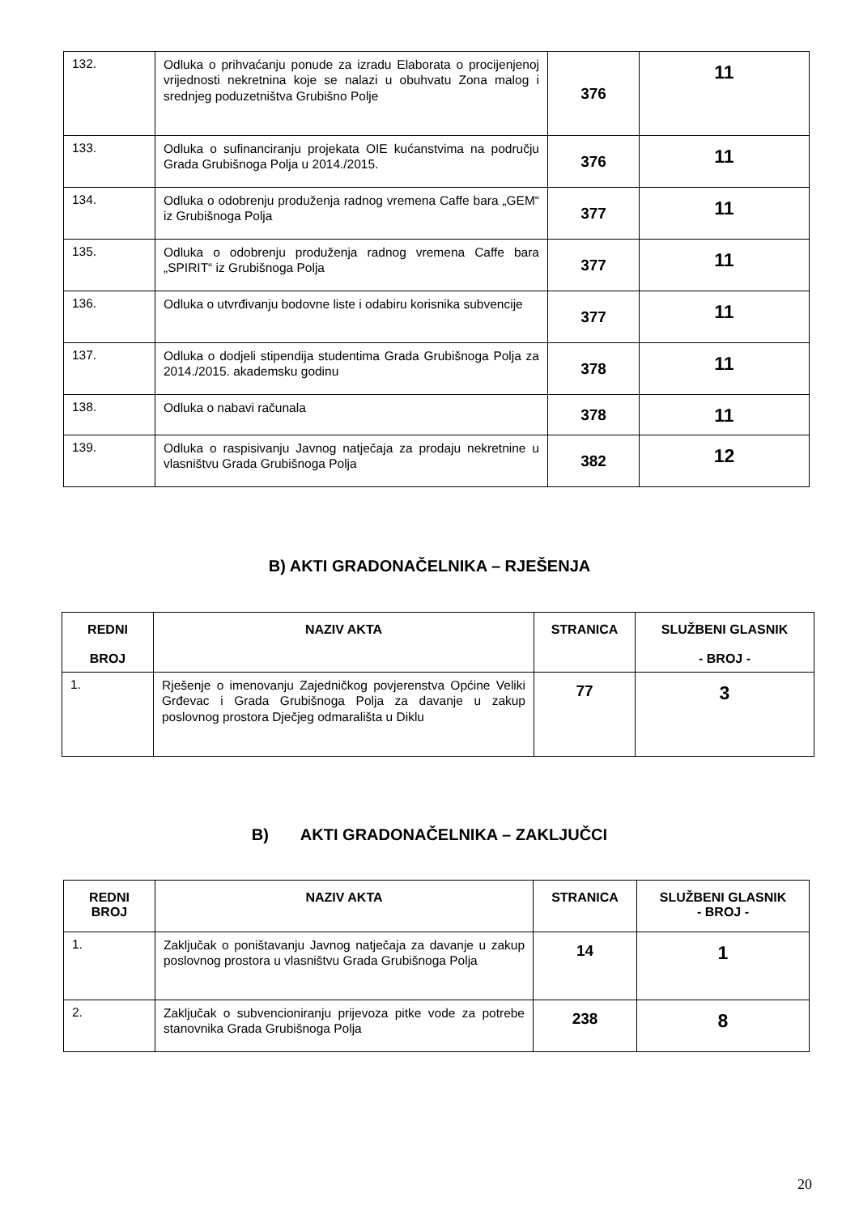| 132. | Odluka o prihvaćanju ponude za izradu Elaborata o procijenjenoj vrijednosti nekretnina koje se nalazi u obuhvatu Zona malog i srednjeg poduzetništva Grubišno Polje | 376 | 11 |
| 133. | Odluka o sufinanciranju projekata OIE kućanstvima na području Grada Grubišnoga Polja u 2014./2015. | 376 | 11 |
| 134. | Odluka o odobrenju produženja radnog vremena Caffe bara „GEM“ iz Grubišnoga Polja | 377 | 11 |
| 135. | Odluka o odobrenju produženja radnog vremena Caffe bara „SPIRIT“ iz Grubišnoga Polja | 377 | 11 |
| 136. | Odluka o utvrđivanju bodovne liste i odabiru korisnika subvencije | 377 | 11 |
| 137. | Odluka o dodjeli stipendija studentima Grada Grubišnoga Polja za 2014./2015. akademsku godinu | 378 | 11 |
| 138. | Odluka o nabavi računala | 378 | 11 |
| 139. | Odluka o raspisivanju Javnog natječaja za prodaju nekretnine u vlasništvu Grada Grubišnoga Polja | 382 | 12 |
B) AKTI GRADONAČELNIKA – RJEŠENJA
| REDNI BROJ | NAZIV AKTA | STRANICA | SLUŽBENI GLASNIK - BROJ - |
| --- | --- | --- | --- |
| 1. | Rješenje o imenovanju Zajedničkog povjerenstva Općine Veliki Grđevac i Grada Grubišnoga Polja za davanje u zakup poslovnog prostora Dječjeg odmarališta u Diklu | 77 | 3 |
B) AKTI GRADONAČELNIKA – ZAKLJUČCI
| REDNI BROJ | NAZIV AKTA | STRANICA | SLUŽBENI GLASNIK - BROJ - |
| --- | --- | --- | --- |
| 1. | Zaključak o poništavanju Javnog natječaja za davanje u zakup poslovnog prostora u vlasništvu Grada Grubišnoga Polja | 14 | 1 |
| 2. | Zaključak o subvencioniranju prijevoza pitke vode za potrebe stanovnika Grada Grubišnoga Polja | 238 | 8 |
20